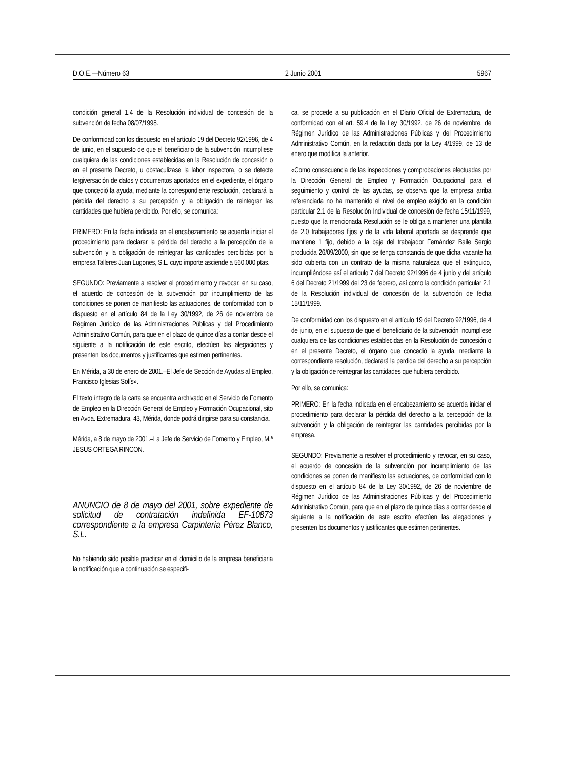D.O.E.—Número 63 2 Junio 2001 5967
condición general 1.4 de la Resolución individual de concesión de la subvención de fecha 08/07/1998.
De conformidad con los dispuesto en el artículo 19 del Decreto 92/1996, de 4 de junio, en el supuesto de que el beneficiario de la subvención incumpliese cualquiera de las condiciones establecidas en la Resolución de concesión o en el presente Decreto, u obstaculizase la labor inspectora, o se detecte tergiversación de datos y documentos aportados en el expediente, el órgano que concedió la ayuda, mediante la correspondiente resolución, declarará la pérdida del derecho a su percepción y la obligación de reintegrar las cantidades que hubiera percibido. Por ello, se comunica:
PRIMERO: En la fecha indicada en el encabezamiento se acuerda iniciar el procedimiento para declarar la pérdida del derecho a la percepción de la subvención y la obligación de reintegrar las cantidades percibidas por la empresa Talleres Juan Lugones, S.L. cuyo importe asciende a 560.000 ptas.
SEGUNDO: Previamente a resolver el procedimiento y revocar, en su caso, el acuerdo de concesión de la subvención por incumplimiento de las condiciones se ponen de manifiesto las actuaciones, de conformidad con lo dispuesto en el artículo 84 de la Ley 30/1992, de 26 de noviembre de Régimen Jurídico de las Administraciones Públicas y del Procedimiento Administrativo Común, para que en el plazo de quince días a contar desde el siguiente a la notificación de este escrito, efectúen las alegaciones y presenten los documentos y justificantes que estimen pertinentes.
En Mérida, a 30 de enero de 2001.–El Jefe de Sección de Ayudas al Empleo, Francisco Iglesias Solís».
El texto íntegro de la carta se encuentra archivado en el Servicio de Fomento de Empleo en la Dirección General de Empleo y Formación Ocupacional, sito en Avda. Extremadura, 43, Mérida, donde podrá dirigirse para su constancia.
Mérida, a 8 de mayo de 2001.–La Jefe de Servicio de Fomento y Empleo, M.ª JESUS ORTEGA RINCON.
ANUNCIO de 8 de mayo del 2001, sobre expediente de solicitud de contratación indefinida EF-10873 correspondiente a la empresa Carpintería Pérez Blanco, S.L.
No habiendo sido posible practicar en el domicilio de la empresa beneficiaria la notificación que a continuación se especifi-
ca, se procede a su publicación en el Diario Oficial de Extremadura, de conformidad con el art. 59.4 de la Ley 30/1992, de 26 de noviembre, de Régimen Jurídico de las Administraciones Públicas y del Procedimiento Administrativo Común, en la redacción dada por la Ley 4/1999, de 13 de enero que modifica la anterior.
«Como consecuencia de las inspecciones y comprobaciones efectuadas por la Dirección General de Empleo y Formación Ocupacional para el seguimiento y control de las ayudas, se observa que la empresa arriba referenciada no ha mantenido el nivel de empleo exigido en la condición particular 2.1 de la Resolución Individual de concesión de fecha 15/11/1999, puesto que la mencionada Resolución se le obliga a mantener una plantilla de 2.0 trabajadores fijos y de la vida laboral aportada se desprende que mantiene 1 fijo, debido a la baja del trabajador Fernández Baile Sergio producida 26/09/2000, sin que se tenga constancia de que dicha vacante ha sido cubierta con un contrato de la misma naturaleza que el extinguido, incumpliéndose así el articulo 7 del Decreto 92/1996 de 4 junio y del artículo 6 del Decreto 21/1999 del 23 de febrero, así como la condición particular 2.1 de la Resolución individual de concesión de la subvención de fecha 15/11/1999.
De conformidad con los dispuesto en el artículo 19 del Decreto 92/1996, de 4 de junio, en el supuesto de que el beneficiario de la subvención incumpliese cualquiera de las condiciones establecidas en la Resolución de concesión o en el presente Decreto, el órgano que concedió la ayuda, mediante la correspondiente resolución, declarará la perdida del derecho a su percepción y la obligación de reintegrar las cantidades que hubiera percibido.
Por ello, se comunica:
PRIMERO: En la fecha indicada en el encabezamiento se acuerda iniciar el procedimiento para declarar la pérdida del derecho a la percepción de la subvención y la obligación de reintegrar las cantidades percibidas por la empresa.
SEGUNDO: Previamente a resolver el procedimiento y revocar, en su caso, el acuerdo de concesión de la subvención por incumplimiento de las condiciones se ponen de manifiesto las actuaciones, de conformidad con lo dispuesto en el artículo 84 de la Ley 30/1992, de 26 de noviembre de Régimen Jurídico de las Administraciones Públicas y del Procedimiento Administrativo Común, para que en el plazo de quince días a contar desde el siguiente a la notificación de este escrito efectúen las alegaciones y presenten los documentos y justificantes que estimen pertinentes.